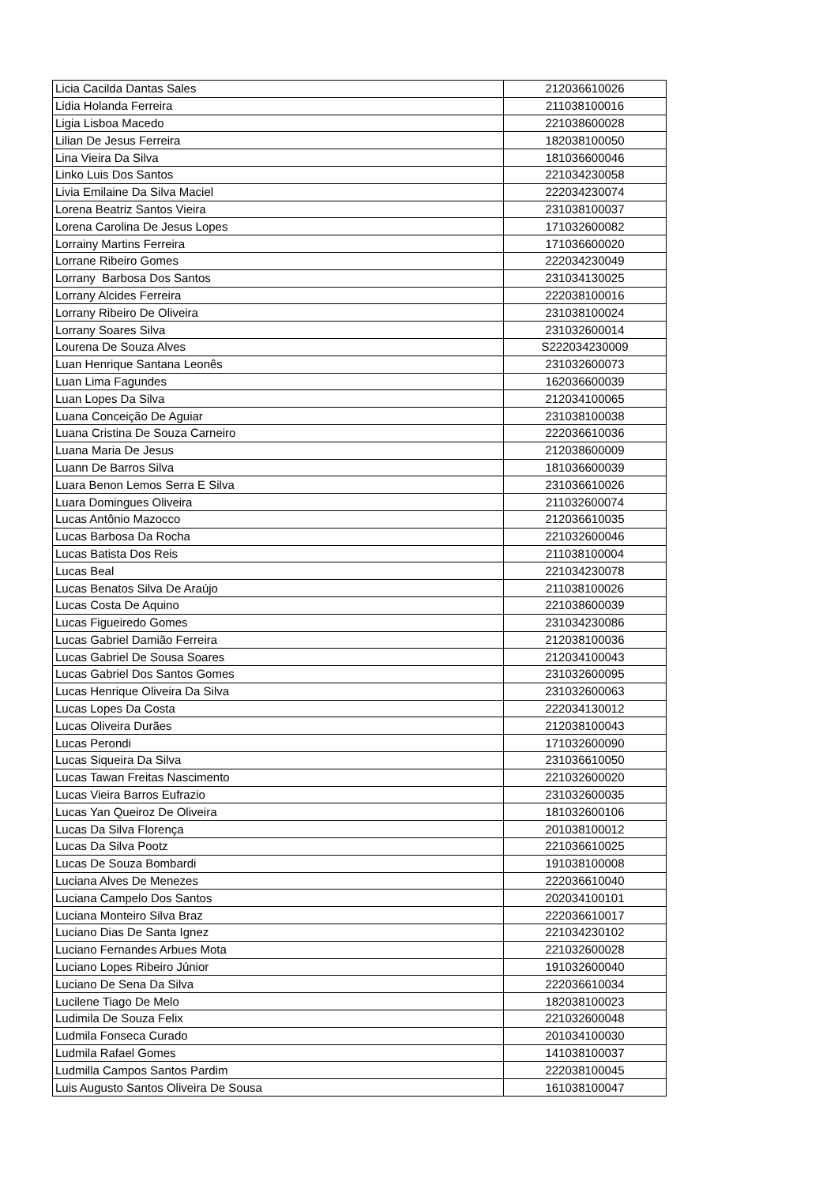| Licia Cacilda Dantas Sales | 212036610026 |
| Lidia Holanda Ferreira | 211038100016 |
| Ligia Lisboa Macedo | 221038600028 |
| Lilian De Jesus Ferreira | 182038100050 |
| Lina Vieira Da Silva | 181036600046 |
| Linko Luis Dos Santos | 221034230058 |
| Livia Emilaine Da Silva Maciel | 222034230074 |
| Lorena Beatriz Santos Vieira | 231038100037 |
| Lorena Carolina De Jesus Lopes | 171032600082 |
| Lorrainy Martins Ferreira | 171036600020 |
| Lorrane Ribeiro Gomes | 222034230049 |
| Lorrany Barbosa Dos Santos | 231034130025 |
| Lorrany Alcides Ferreira | 222038100016 |
| Lorrany Ribeiro De Oliveira | 231038100024 |
| Lorrany Soares Silva | 231032600014 |
| Lourena De Souza Alves | S222034230009 |
| Luan Henrique Santana Leonês | 231032600073 |
| Luan Lima Fagundes | 162036600039 |
| Luan Lopes Da Silva | 212034100065 |
| Luana Conceição De Aguiar | 231038100038 |
| Luana Cristina De Souza Carneiro | 222036610036 |
| Luana Maria De Jesus | 212038600009 |
| Luann De Barros Silva | 181036600039 |
| Luara Benon Lemos Serra E Silva | 231036610026 |
| Luara Domingues Oliveira | 211032600074 |
| Lucas Antônio Mazocco | 212036610035 |
| Lucas Barbosa Da Rocha | 221032600046 |
| Lucas Batista Dos Reis | 211038100004 |
| Lucas Beal | 221034230078 |
| Lucas Benatos Silva De Araújo | 211038100026 |
| Lucas Costa De Aquino | 221038600039 |
| Lucas Figueiredo Gomes | 231034230086 |
| Lucas Gabriel Damião Ferreira | 212038100036 |
| Lucas Gabriel De Sousa Soares | 212034100043 |
| Lucas Gabriel Dos Santos Gomes | 231032600095 |
| Lucas Henrique Oliveira Da Silva | 231032600063 |
| Lucas Lopes Da Costa | 222034130012 |
| Lucas Oliveira Durães | 212038100043 |
| Lucas Perondi | 171032600090 |
| Lucas Siqueira Da Silva | 231036610050 |
| Lucas Tawan Freitas Nascimento | 221032600020 |
| Lucas Vieira Barros Eufrazio | 231032600035 |
| Lucas Yan Queiroz De Oliveira | 181032600106 |
| Lucas Da Silva Florença | 201038100012 |
| Lucas Da Silva Pootz | 221036610025 |
| Lucas De Souza Bombardi | 191038100008 |
| Luciana Alves De Menezes | 222036610040 |
| Luciana Campelo Dos Santos | 202034100101 |
| Luciana Monteiro Silva Braz | 222036610017 |
| Luciano Dias De Santa Ignez | 221034230102 |
| Luciano Fernandes Arbues Mota | 221032600028 |
| Luciano Lopes Ribeiro Júnior | 191032600040 |
| Luciano De Sena Da Silva | 222036610034 |
| Lucilene Tiago De Melo | 182038100023 |
| Ludimila De Souza Felix | 221032600048 |
| Ludmila Fonseca Curado | 201034100030 |
| Ludmila Rafael Gomes | 141038100037 |
| Ludmilla Campos Santos Pardim | 222038100045 |
| Luis Augusto Santos Oliveira De Sousa | 161038100047 |